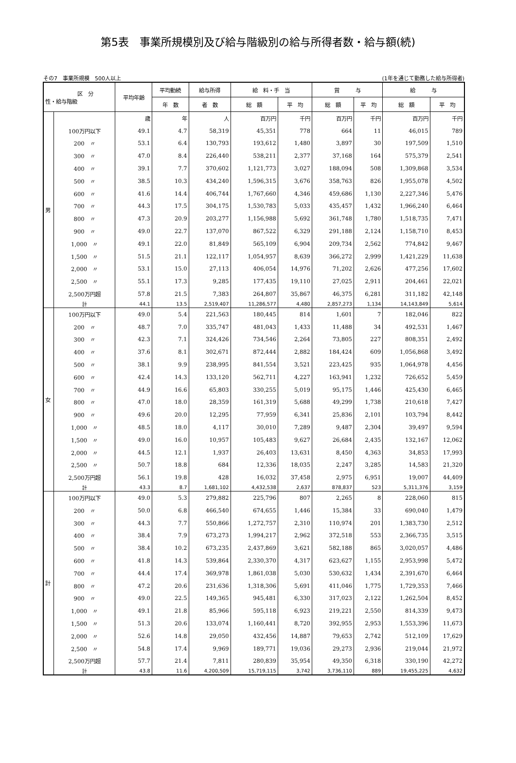第5表　事業所規模別及び給与階級別の給与所得者数・給与額(続)
その7　事業所規模　500人以上 (1年を通じて勤務した給与所得者)
| 区 分 性・給与階級 | | 平均年齢 | 平均勤続 | 給与所得 | 給 料・手 当 | | 賞 与 | | 給 与 | |
| --- | --- | --- | --- | --- | --- | --- | --- | --- | --- | --- |
| | | | 年 数 | 者 数 | 総 額 | 平 均 | 総 額 | 平 均 | 総 額 | 平 均 |
| 男 | | 歳 | 年 | 人 | 百万円 | 千円 | 百万円 | 千円 | 百万円 | 千円 |
| | 100万円以下 | 49.1 | 4.7 | 58,319 | 45,351 | 778 | 664 | 11 | 46,015 | 789 |
| | 200 〃 | 53.1 | 6.4 | 130,793 | 193,612 | 1,480 | 3,897 | 30 | 197,509 | 1,510 |
| | 300 〃 | 47.0 | 8.4 | 226,440 | 538,211 | 2,377 | 37,168 | 164 | 575,379 | 2,541 |
| | 400 〃 | 39.1 | 7.7 | 370,602 | 1,121,773 | 3,027 | 188,094 | 508 | 1,309,868 | 3,534 |
| | 500 〃 | 38.5 | 10.3 | 434,240 | 1,596,315 | 3,676 | 358,763 | 826 | 1,955,078 | 4,502 |
| | 600 〃 | 41.6 | 14.4 | 406,744 | 1,767,660 | 4,346 | 459,686 | 1,130 | 2,227,346 | 5,476 |
| | 700 〃 | 44.3 | 17.5 | 304,175 | 1,530,783 | 5,033 | 435,457 | 1,432 | 1,966,240 | 6,464 |
| | 800 〃 | 47.3 | 20.9 | 203,277 | 1,156,988 | 5,692 | 361,748 | 1,780 | 1,518,735 | 7,471 |
| | 900 〃 | 49.0 | 22.7 | 137,070 | 867,522 | 6,329 | 291,188 | 2,124 | 1,158,710 | 8,453 |
| | 1,000 〃 | 49.1 | 22.0 | 81,849 | 565,109 | 6,904 | 209,734 | 2,562 | 774,842 | 9,467 |
| | 1,500 〃 | 51.5 | 21.1 | 122,117 | 1,054,957 | 8,639 | 366,272 | 2,999 | 1,421,229 | 11,638 |
| | 2,000 〃 | 53.1 | 15.0 | 27,113 | 406,054 | 14,976 | 71,202 | 2,626 | 477,256 | 17,602 |
| | 2,500 〃 | 55.1 | 17.3 | 9,285 | 177,435 | 19,110 | 27,025 | 2,911 | 204,461 | 22,021 |
| | 2,500万円超 | 57.8 | 21.5 | 7,383 | 264,807 | 35,867 | 46,375 | 6,281 | 311,182 | 42,148 |
| | 計 | 44.1 | 13.5 | 2,519,407 | 11,286,577 | 4,480 | 2,857,273 | 1,134 | 14,143,849 | 5,614 |
| 女 | 100万円以下 | 49.0 | 5.4 | 221,563 | 180,445 | 814 | 1,601 | 7 | 182,046 | 822 |
| | 200 〃 | 48.7 | 7.0 | 335,747 | 481,043 | 1,433 | 11,488 | 34 | 492,531 | 1,467 |
| | 300 〃 | 42.3 | 7.1 | 324,426 | 734,546 | 2,264 | 73,805 | 227 | 808,351 | 2,492 |
| | 400 〃 | 37.6 | 8.1 | 302,671 | 872,444 | 2,882 | 184,424 | 609 | 1,056,868 | 3,492 |
| | 500 〃 | 38.1 | 9.9 | 238,995 | 841,554 | 3,521 | 223,425 | 935 | 1,064,978 | 4,456 |
| | 600 〃 | 42.4 | 14.3 | 133,120 | 562,711 | 4,227 | 163,941 | 1,232 | 726,652 | 5,459 |
| | 700 〃 | 44.9 | 16.6 | 65,803 | 330,255 | 5,019 | 95,175 | 1,446 | 425,430 | 6,465 |
| | 800 〃 | 47.0 | 18.0 | 28,359 | 161,319 | 5,688 | 49,299 | 1,738 | 210,618 | 7,427 |
| | 900 〃 | 49.6 | 20.0 | 12,295 | 77,959 | 6,341 | 25,836 | 2,101 | 103,794 | 8,442 |
| | 1,000 〃 | 48.5 | 18.0 | 4,117 | 30,010 | 7,289 | 9,487 | 2,304 | 39,497 | 9,594 |
| | 1,500 〃 | 49.0 | 16.0 | 10,957 | 105,483 | 9,627 | 26,684 | 2,435 | 132,167 | 12,062 |
| | 2,000 〃 | 44.5 | 12.1 | 1,937 | 26,403 | 13,631 | 8,450 | 4,363 | 34,853 | 17,993 |
| | 2,500 〃 | 50.7 | 18.8 | 684 | 12,336 | 18,035 | 2,247 | 3,285 | 14,583 | 21,320 |
| | 2,500万円超 | 56.1 | 19.8 | 428 | 16,032 | 37,458 | 2,975 | 6,951 | 19,007 | 44,409 |
| | 計 | 43.3 | 8.7 | 1,681,102 | 4,432,538 | 2,637 | 878,837 | 523 | 5,311,376 | 3,159 |
| 計 | 100万円以下 | 49.0 | 5.3 | 279,882 | 225,796 | 807 | 2,265 | 8 | 228,060 | 815 |
| | 200 〃 | 50.0 | 6.8 | 466,540 | 674,655 | 1,446 | 15,384 | 33 | 690,040 | 1,479 |
| | 300 〃 | 44.3 | 7.7 | 550,866 | 1,272,757 | 2,310 | 110,974 | 201 | 1,383,730 | 2,512 |
| | 400 〃 | 38.4 | 7.9 | 673,273 | 1,994,217 | 2,962 | 372,518 | 553 | 2,366,735 | 3,515 |
| | 500 〃 | 38.4 | 10.2 | 673,235 | 2,437,869 | 3,621 | 582,188 | 865 | 3,020,057 | 4,486 |
| | 600 〃 | 41.8 | 14.3 | 539,864 | 2,330,370 | 4,317 | 623,627 | 1,155 | 2,953,998 | 5,472 |
| | 700 〃 | 44.4 | 17.4 | 369,978 | 1,861,038 | 5,030 | 530,632 | 1,434 | 2,391,670 | 6,464 |
| | 800 〃 | 47.2 | 20.6 | 231,636 | 1,318,306 | 5,691 | 411,046 | 1,775 | 1,729,353 | 7,466 |
| | 900 〃 | 49.0 | 22.5 | 149,365 | 945,481 | 6,330 | 317,023 | 2,122 | 1,262,504 | 8,452 |
| | 1,000 〃 | 49.1 | 21.8 | 85,966 | 595,118 | 6,923 | 219,221 | 2,550 | 814,339 | 9,473 |
| | 1,500 〃 | 51.3 | 20.6 | 133,074 | 1,160,441 | 8,720 | 392,955 | 2,953 | 1,553,396 | 11,673 |
| | 2,000 〃 | 52.6 | 14.8 | 29,050 | 432,456 | 14,887 | 79,653 | 2,742 | 512,109 | 17,629 |
| | 2,500 〃 | 54.8 | 17.4 | 9,969 | 189,771 | 19,036 | 29,273 | 2,936 | 219,044 | 21,972 |
| | 2,500万円超 | 57.7 | 21.4 | 7,811 | 280,839 | 35,954 | 49,350 | 6,318 | 330,190 | 42,272 |
| | 計 | 43.8 | 11.6 | 4,200,509 | 15,719,115 | 3,742 | 3,736,110 | 889 | 19,455,225 | 4,632 |